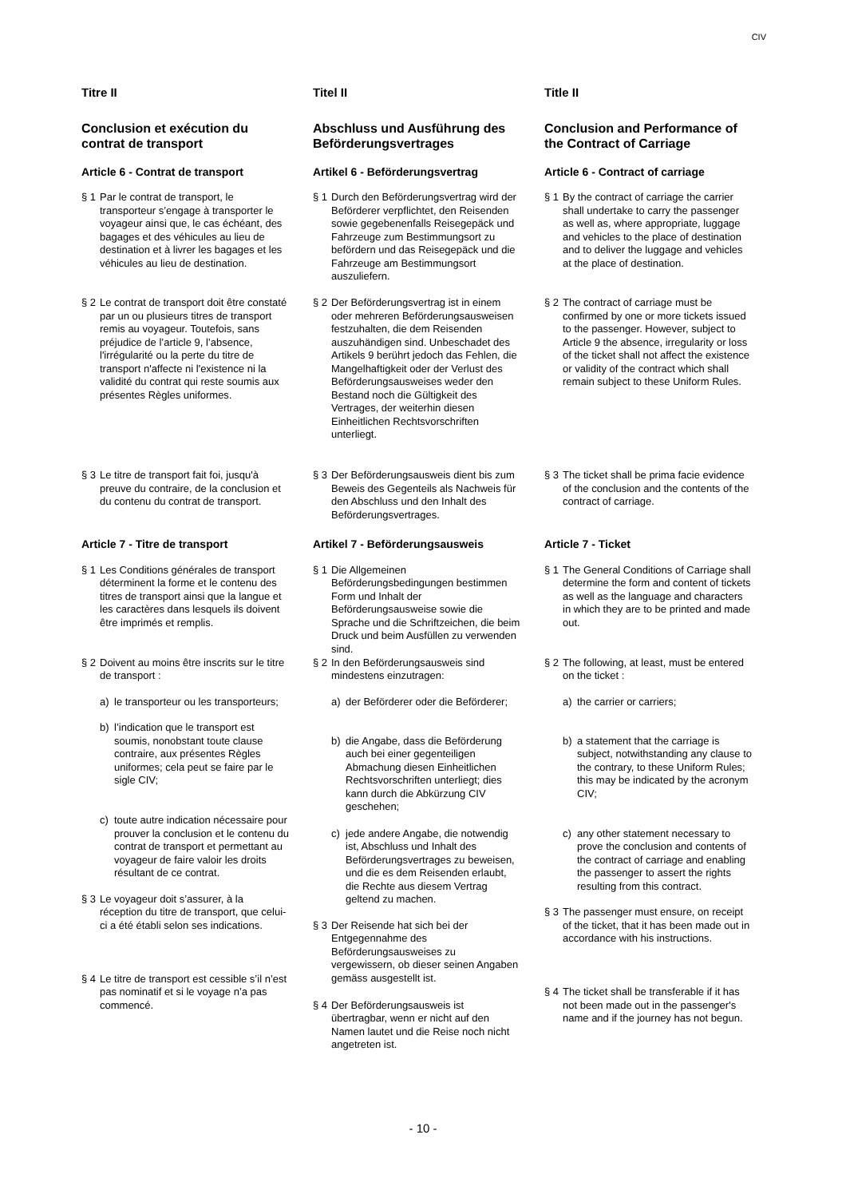CIV
Titre II
Conclusion et exécution du contrat de transport
Article 6 - Contrat de transport
§ 1 Par le contrat de transport, le transporteur s’engage à transporter le voyageur ainsi que, le cas échéant, des bagages et des véhicules au lieu de destination et à livrer les bagages et les véhicules au lieu de destination.
§ 2 Le contrat de transport doit être constaté par un ou plusieurs titres de transport remis au voyageur. Toutefois, sans préjudice de l’article 9, l’absence, l'irrégularité ou la perte du titre de transport n'affecte ni l'existence ni la validité du contrat qui reste soumis aux présentes Règles uniformes.
§ 3 Le titre de transport fait foi, jusqu'à preuve du contraire, de la conclusion et du contenu du contrat de transport.
Article 7 - Titre de transport
§ 1 Les Conditions générales de transport déterminent la forme et le contenu des titres de transport ainsi que la langue et les caractères dans lesquels ils doivent être imprimés et remplis.
§ 2 Doivent au moins être inscrits sur le titre de transport :
a) le transporteur ou les transporteurs;
b) l’indication que le transport est soumis, nonobstant toute clause contraire, aux présentes Règles uniformes; cela peut se faire par le sigle CIV;
c) toute autre indication nécessaire pour prouver la conclusion et le contenu du contrat de transport et permettant au voyageur de faire valoir les droits résultant de ce contrat.
§ 3 Le voyageur doit s’assurer, à la réception du titre de transport, que celui-ci a été établi selon ses indications.
§ 4 Le titre de transport est cessible s’il n’est pas nominatif et si le voyage n’a pas commencé.
Titel II
Abschluss und Ausführung des Beförderungsvertrages
Artikel 6 - Beförderungsvertrag
§ 1 Durch den Beförderungsvertrag wird der Beförderer verpflichtet, den Reisenden sowie gegebenenfalls Reisegepäck und Fahrzeuge zum Bestimmungsort zu befördern und das Reisegepäck und die Fahrzeuge am Bestimmungsort auszuliefern.
§ 2 Der Beförderungsvertrag ist in einem oder mehreren Beförderungsausweisen festzuhalten, die dem Reisenden auszuhändigen sind. Unbeschadet des Artikels 9 berührt jedoch das Fehlen, die Mangelhaftigkeit oder der Verlust des Beförderungsausweises weder den Bestand noch die Gültigkeit des Vertrages, der weiterhin diesen Einheitlichen Rechtsvorschriften unterliegt.
§ 3 Der Beförderungsausweis dient bis zum Beweis des Gegenteils als Nachweis für den Abschluss und den Inhalt des Beförderungsvertrages.
Artikel 7 - Beförderungsausweis
§ 1 Die Allgemeinen Beförderungsbedingungen bestimmen Form und Inhalt der Beförderungsausweise sowie die Sprache und die Schriftzeichen, die beim Druck und beim Ausfüllen zu verwenden sind.
§ 2 In den Beförderungsausweis sind mindestens einzutragen:
a) der Beförderer oder die Beförderer;
b) die Angabe, dass die Beförderung auch bei einer gegenteiligen Abmachung diesen Einheitlichen Rechtsvorschriften unterliegt; dies kann durch die Abkürzung CIV geschehen;
c) jede andere Angabe, die notwendig ist, Abschluss und Inhalt des Beförderungsvertrages zu beweisen, und die es dem Reisenden erlaubt, die Rechte aus diesem Vertrag geltend zu machen.
§ 3 Der Reisende hat sich bei der Entgegennahme des Beförderungsausweises zu vergewissern, ob dieser seinen Angaben gemäss ausgestellt ist.
§ 4 Der Beförderungsausweis ist übertragbar, wenn er nicht auf den Namen lautet und die Reise noch nicht angetreten ist.
Title II
Conclusion and Performance of the Contract of Carriage
Article 6 - Contract of carriage
§ 1 By the contract of carriage the carrier shall undertake to carry the passenger as well as, where appropriate, luggage and vehicles to the place of destination and to deliver the luggage and vehicles at the place of destination.
§ 2 The contract of carriage must be confirmed by one or more tickets issued to the passenger. However, subject to Article 9 the absence, irregularity or loss of the ticket shall not affect the existence or validity of the contract which shall remain subject to these Uniform Rules.
§ 3 The ticket shall be prima facie evidence of the conclusion and the contents of the contract of carriage.
Article 7 - Ticket
§ 1 The General Conditions of Carriage shall determine the form and content of tickets as well as the language and characters in which they are to be printed and made out.
§ 2 The following, at least, must be entered on the ticket :
a) the carrier or carriers;
b) a statement that the carriage is subject, notwithstanding any clause to the contrary, to these Uniform Rules; this may be indicated by the acronym CIV;
c) any other statement necessary to prove the conclusion and contents of the contract of carriage and enabling the passenger to assert the rights resulting from this contract.
§ 3 The passenger must ensure, on receipt of the ticket, that it has been made out in accordance with his instructions.
§ 4 The ticket shall be transferable if it has not been made out in the passenger's name and if the journey has not begun.
- 10 -